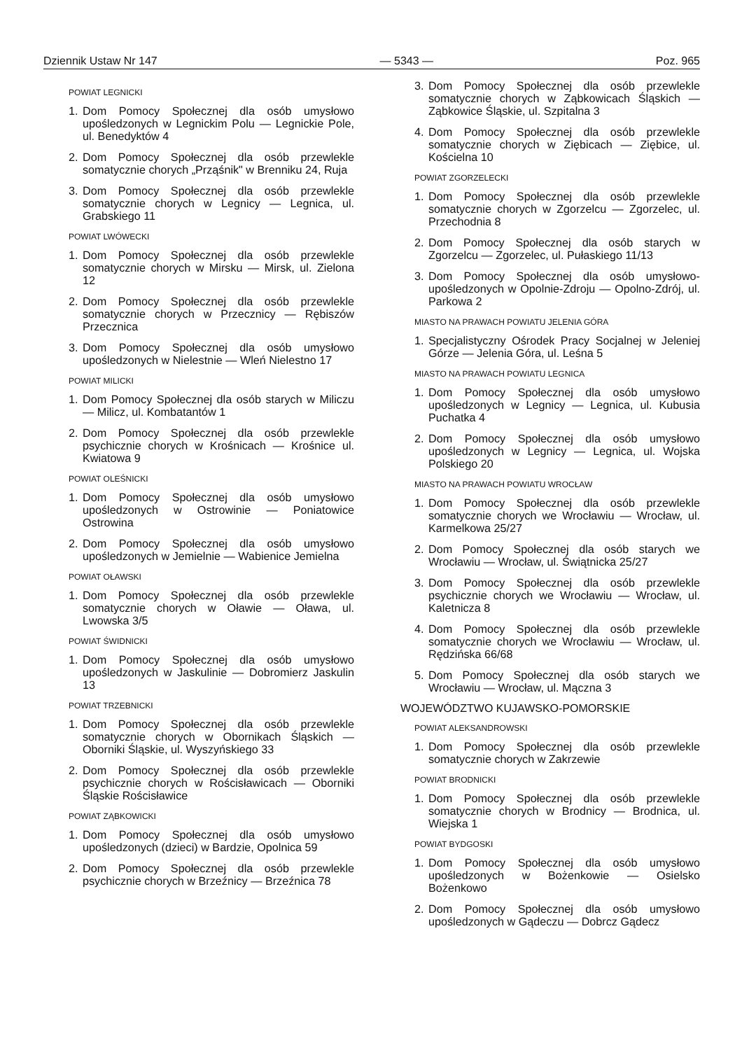Dziennik Ustaw Nr 147 — 5343 — Poz. 965
POWIAT LEGNICKI
1. Dom Pomocy Społecznej dla osób umysłowo upośledzonych w Legnickim Polu — Legnickie Pole, ul. Benedyktów 4
2. Dom Pomocy Społecznej dla osób przewlekle somatycznie chorych „Prząśnik" w Brenniku 24, Ruja
3. Dom Pomocy Społecznej dla osób przewlekle somatycznie chorych w Legnicy — Legnica, ul. Grabskiego 11
POWIAT LWÓWECKI
1. Dom Pomocy Społecznej dla osób przewlekle somatycznie chorych w Mirsku — Mirsk, ul. Zielona 12
2. Dom Pomocy Społecznej dla osób przewlekle somatycznie chorych w Przecznicy — Rębiszów Przecznica
3. Dom Pomocy Społecznej dla osób umysłowo upośledzonych w Nielestnie — Wleń Nielestno 17
POWIAT MILICKI
1. Dom Pomocy Społecznej dla osób starych w Miliczu — Milicz, ul. Kombatantów 1
2. Dom Pomocy Społecznej dla osób przewlekle psychicznie chorych w Krośnicach — Krośnice ul. Kwiatowa 9
POWIAT OLEŚNICKI
1. Dom Pomocy Społecznej dla osób umysłowo upośledzonych w Ostrowinie — Poniatowice Ostrowina
2. Dom Pomocy Społecznej dla osób umysłowo upośledzonych w Jemielnie — Wabienice Jemielna
POWIAT OŁAWSKI
1. Dom Pomocy Społecznej dla osób przewlekle somatycznie chorych w Oławie — Oława, ul. Lwowska 3/5
POWIAT ŚWIDNICKI
1. Dom Pomocy Społecznej dla osób umysłowo upośledzonych w Jaskulinie — Dobromierz Jaskulin 13
POWIAT TRZEBNICKI
1. Dom Pomocy Społecznej dla osób przewlekle somatycznie chorych w Obornikach Śląskich — Oborniki Śląskie, ul. Wyszyńskiego 33
2. Dom Pomocy Społecznej dla osób przewlekle psychicznie chorych w Rościsławicach — Oborniki Śląskie Rościsławice
POWIAT ZĄBKOWICKI
1. Dom Pomocy Społecznej dla osób umysłowo upośledzonych (dzieci) w Bardzie, Opolnica 59
2. Dom Pomocy Społecznej dla osób przewlekle psychicznie chorych w Brzeźnicy — Brzeźnica 78
3. Dom Pomocy Społecznej dla osób przewlekle somatycznie chorych w Ząbkowicach Śląskich — Ząbkowice Śląskie, ul. Szpitalna 3
4. Dom Pomocy Społecznej dla osób przewlekle somatycznie chorych w Ziębicach — Ziębice, ul. Kościelna 10
POWIAT ZGORZELECKI
1. Dom Pomocy Społecznej dla osób przewlekle somatycznie chorych w Zgorzelcu — Zgorzelec, ul. Przechodnia 8
2. Dom Pomocy Społecznej dla osób starych w Zgorzelcu — Zgorzelec, ul. Pułaskiego 11/13
3. Dom Pomocy Społecznej dla osób umysłowo-upośledzonych w Opolnie-Zdroju — Opolno-Zdrój, ul. Parkowa 2
MIASTO NA PRAWACH POWIATU JELENIA GÓRA
1. Specjalistyczny Ośrodek Pracy Socjalnej w Jeleniej Górze — Jelenia Góra, ul. Leśna 5
MIASTO NA PRAWACH POWIATU LEGNICA
1. Dom Pomocy Społecznej dla osób umysłowo upośledzonych w Legnicy — Legnica, ul. Kubusia Puchatka 4
2. Dom Pomocy Społecznej dla osób umysłowo upośledzonych w Legnicy — Legnica, ul. Wojska Polskiego 20
MIASTO NA PRAWACH POWIATU WROCŁAW
1. Dom Pomocy Społecznej dla osób przewlekle somatycznie chorych we Wrocławiu — Wrocław, ul. Karmelkowa 25/27
2. Dom Pomocy Społecznej dla osób starych we Wrocławiu — Wrocław, ul. Świątnicka 25/27
3. Dom Pomocy Społecznej dla osób przewlekle psychicznie chorych we Wrocławiu — Wrocław, ul. Kaletnicza 8
4. Dom Pomocy Społecznej dla osób przewlekle somatycznie chorych we Wrocławiu — Wrocław, ul. Rędzińska 66/68
5. Dom Pomocy Społecznej dla osób starych we Wrocławiu — Wrocław, ul. Mączna 3
WOJEWÓDZTWO KUJAWSKO-POMORSKIE
POWIAT ALEKSANDROWSKI
1. Dom Pomocy Społecznej dla osób przewlekle somatycznie chorych w Zakrzewie
POWIAT BRODNICKI
1. Dom Pomocy Społecznej dla osób przewlekle somatycznie chorych w Brodnicy — Brodnica, ul. Wiejska 1
POWIAT BYDGOSKI
1. Dom Pomocy Społecznej dla osób umysłowo upośledzonych w Bożenkowie — Osielsko Bożenkowo
2. Dom Pomocy Społecznej dla osób umysłowo upośledzonych w Gądeczu — Dobrcz Gądecz